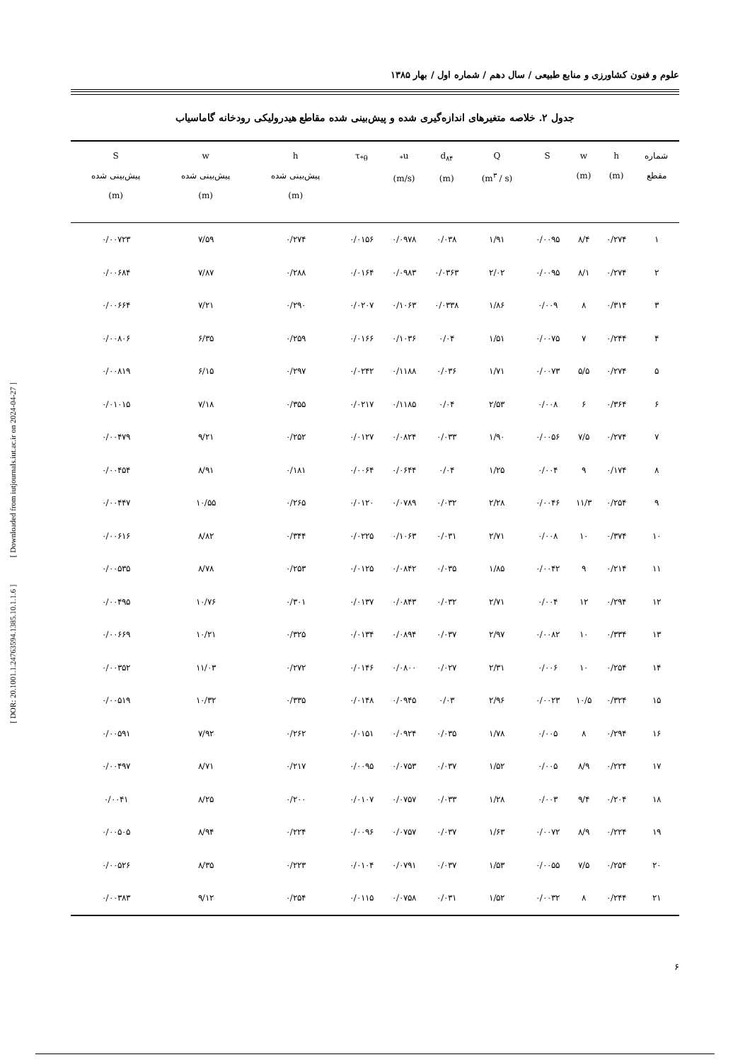علوم و فنون کشاورزی و منابع طبیعی / سال دهم / شماره اول / بهار ۱۳۸۵
جدول ۲. خلاصه متغیرهای اندازه‌گیری شده و پیش‌بینی شده مقاطع هیدرولیکی رودخانه گاماسیاب
| شماره مقطع | h (m) | w (m) | S | Q (m<sup>۳</sup> / s) | d<sub>۸۴</sub> (m) | u<sub>*</sub> (m/s) | τ<sub>*θ</sub> | h پیش‌بینی شده (m) | w پیش‌بینی شده (m) | S پیش‌بینی شده (m) |
| --- | --- | --- | --- | --- | --- | --- | --- | --- | --- | --- |
| ۱ | ۰/۲۷۴ | ۸/۴ | ۰/۰۰۹۵ | ۱/۹۱ | ۰/۰۳۸ | ۰/۰۹۷۸ | ۰/۰۱۵۶ | ۰/۲۷۴ | ۷/۵۹ | ۰/۰۰۷۲۳ |
| ۲ | ۰/۲۷۴ | ۸/۱ | ۰/۰۰۹۵ | ۲/۰۲ | ۰/۰۳۶۳ | ۰/۰۹۸۳ | ۰/۰۱۶۴ | ۰/۲۸۸ | ۷/۸۷ | ۰/۰۰۶۸۴ |
| ۳ | ۰/۳۱۴ | ۸ | ۰/۰۰۹ | ۱/۸۶ | ۰/۰۳۳۸ | ۰/۱۰۶۳ | ۰/۰۲۰۷ | ۰/۲۹۰ | ۷/۲۱ | ۰/۰۰۶۶۴ |
| ۴ | ۰/۲۴۴ | ۷ | ۰/۰۰۷۵ | ۱/۵۱ | ۰/۰۴ | ۰/۱۰۳۶ | ۰/۰۱۶۶ | ۰/۲۵۹ | ۶/۳۵ | ۰/۰۰۸۰۶ |
| ۵ | ۰/۲۷۴ | ۵/۵ | ۰/۰۰۷۳ | ۱/۷۱ | ۰/۰۳۶ | ۰/۱۱۸۸ | ۰/۰۲۴۲ | ۰/۲۹۷ | ۶/۱۵ | ۰/۰۰۸۱۹ |
| ۶ | ۰/۳۶۴ | ۶ | ۰/۰۰۸ | ۲/۵۳ | ۰/۰۴ | ۰/۱۱۸۵ | ۰/۰۲۱۷ | ۰/۳۵۵ | ۷/۱۸ | ۰/۰۱۰۱۵ |
| ۷ | ۰/۲۷۴ | ۷/۵ | ۰/۰۰۵۶ | ۱/۹۰ | ۰/۰۳۳ | ۰/۰۸۲۴ | ۰/۰۱۲۷ | ۰/۲۵۲ | ۹/۲۱ | ۰/۰۰۴۷۹ |
| ۸ | ۰/۱۷۴ | ۹ | ۰/۰۰۴ | ۱/۲۵ | ۰/۰۴ | ۰/۰۶۴۴ | ۰/۰۰۶۴ | ۰/۱۸۱ | ۸/۹۱ | ۰/۰۰۴۵۴ |
| ۹ | ۰/۲۵۴ | ۱۱/۳ | ۰/۰۰۴۶ | ۲/۲۸ | ۰/۰۳۲ | ۰/۰۷۸۹ | ۰/۰۱۲۰ | ۰/۲۶۵ | ۱۰/۵۵ | ۰/۰۰۴۴۷ |
| ۱۰ | ۰/۳۷۴ | ۱۰ | ۰/۰۰۸ | ۲/۷۱ | ۰/۰۳۱ | ۰/۱۰۶۳ | ۰/۰۲۲۵ | ۰/۳۴۴ | ۸/۸۲ | ۰/۰۰۶۱۶ |
| ۱۱ | ۰/۲۱۴ | ۹ | ۰/۰۰۴۲ | ۱/۸۵ | ۰/۰۳۵ | ۰/۰۸۴۲ | ۰/۰۱۲۵ | ۰/۲۵۳ | ۸/۷۸ | ۰/۰۰۵۳۵ |
| ۱۲ | ۰/۲۹۴ | ۱۲ | ۰/۰۰۴ | ۲/۷۱ | ۰/۰۳۲ | ۰/۰۸۴۳ | ۰/۰۱۳۷ | ۰/۳۰۱ | ۱۰/۷۶ | ۰/۰۰۴۹۵ |
| ۱۳ | ۰/۳۳۴ | ۱۰ | ۰/۰۰۸۲ | ۲/۹۷ | ۰/۰۳۷ | ۰/۰۸۹۴ | ۰/۰۱۳۴ | ۰/۳۲۵ | ۱۰/۲۱ | ۰/۰۰۶۶۹ |
| ۱۴ | ۰/۲۵۴ | ۱۰ | ۰/۰۰۶ | ۲/۳۱ | ۰/۰۲۷ | ۰/۰۸۰۰ | ۰/۰۱۴۶ | ۰/۲۷۲ | ۱۱/۰۳ | ۰/۰۰۳۵۲ |
| ۱۵ | ۰/۳۲۴ | ۱۰/۵ | ۰/۰۰۲۳ | ۲/۹۶ | ۰/۰۳ | ۰/۰۹۴۵ | ۰/۰۱۴۸ | ۰/۳۳۵ | ۱۰/۳۲ | ۰/۰۰۵۱۹ |
| ۱۶ | ۰/۲۹۴ | ۸ | ۰/۰۰۵ | ۱/۷۸ | ۰/۰۳۵ | ۰/۰۹۲۴ | ۰/۰۱۵۱ | ۰/۲۶۲ | ۷/۹۲ | ۰/۰۰۵۹۱ |
| ۱۷ | ۰/۲۲۴ | ۸/۹ | ۰/۰۰۵ | ۱/۵۲ | ۰/۰۳۷ | ۰/۰۷۵۳ | ۰/۰۰۹۵ | ۰/۲۱۷ | ۸/۷۱ | ۰/۰۰۴۹۷ |
| ۱۸ | ۰/۲۰۴ | ۹/۴ | ۰/۰۰۳ | ۱/۲۸ | ۰/۰۳۳ | ۰/۰۷۵۷ | ۰/۰۱۰۷ | ۰/۲۰۰ | ۸/۲۵ | ۰/۰۰۴۱ |
| ۱۹ | ۰/۲۲۴ | ۸/۹ | ۰/۰۰۷۲ | ۱/۶۳ | ۰/۰۳۷ | ۰/۰۷۵۷ | ۰/۰۰۹۶ | ۰/۲۲۴ | ۸/۹۴ | ۰/۰۰۵۰۵ |
| ۲۰ | ۰/۲۵۴ | ۷/۵ | ۰/۰۰۵۵ | ۱/۵۳ | ۰/۰۳۷ | ۰/۰۷۹۱ | ۰/۰۱۰۴ | ۰/۲۲۳ | ۸/۳۵ | ۰/۰۰۵۲۶ |
| ۲۱ | ۰/۲۴۴ | ۸ | ۰/۰۰۳۲ | ۱/۵۲ | ۰/۰۳۱ | ۰/۰۷۵۸ | ۰/۰۱۱۵ | ۰/۲۵۴ | ۹/۱۲ | ۰/۰۰۳۸۳ |
[ DOR: 20.1001.1.24763594.1385.10.1.1.6 ] [ Downloaded from iutjournals.iut.ac.ir on 2024-04-27 ]
۶